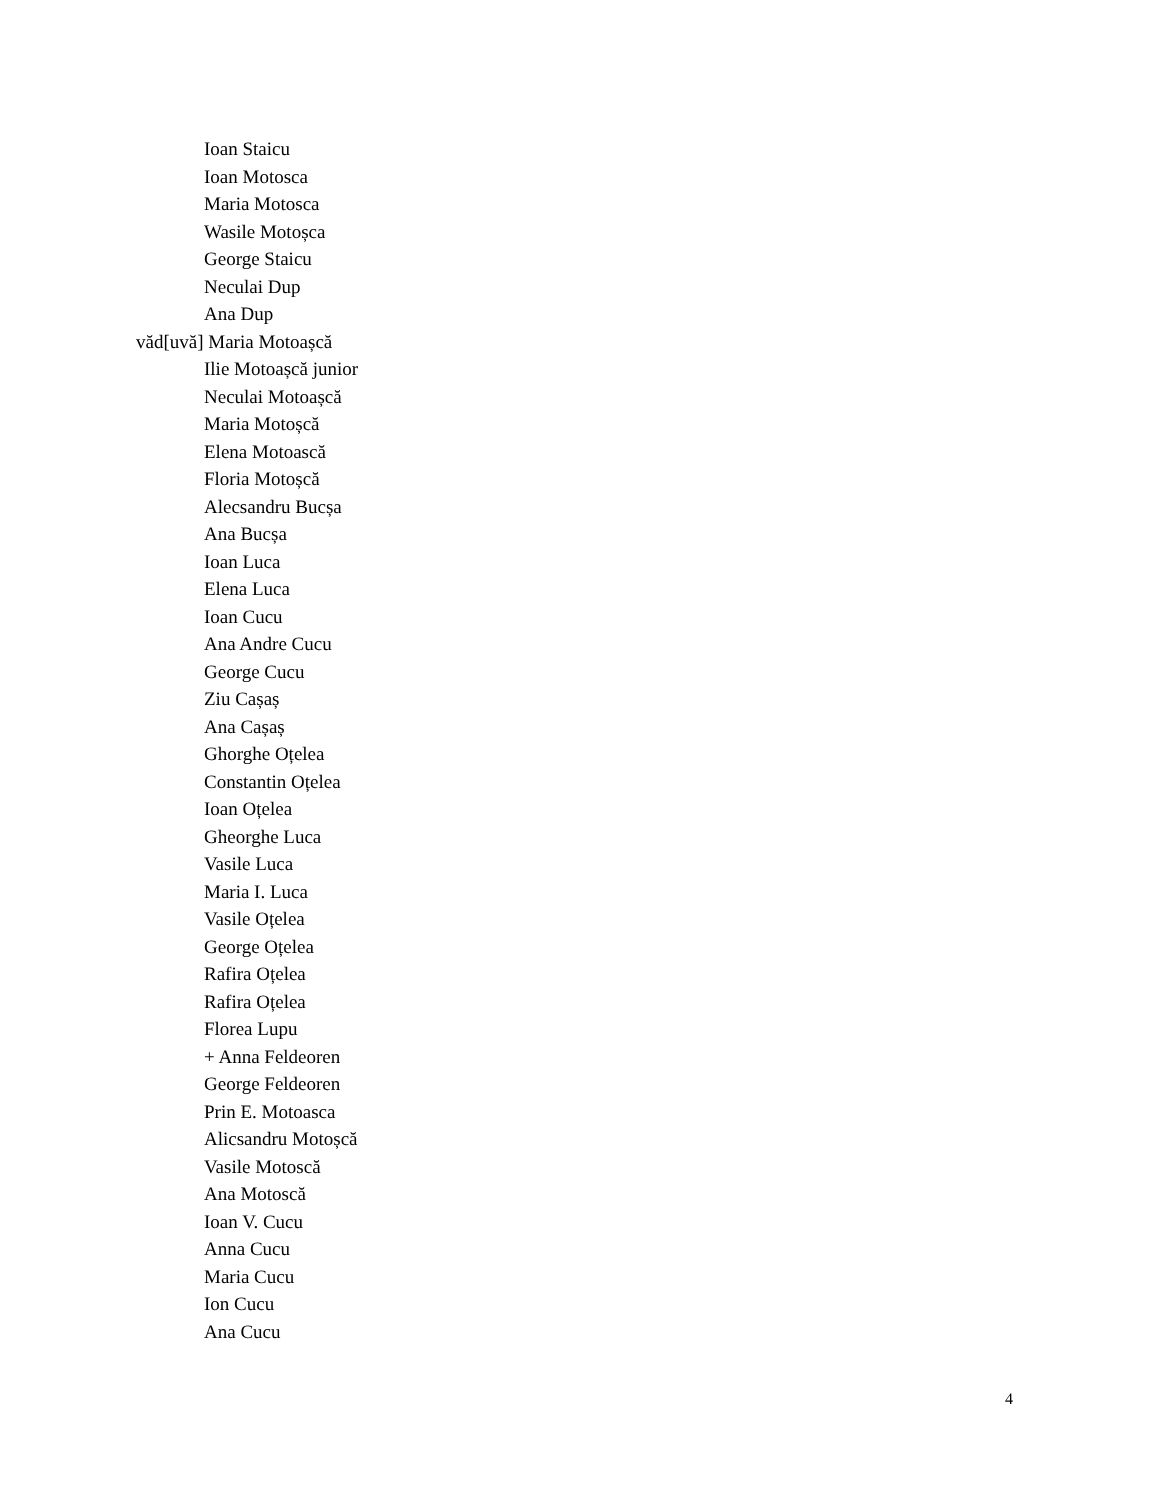Ioan Staicu
Ioan Motosca
Maria Motosca
Wasile Motoșca
George Staicu
Neculai Dup
Ana Dup
văd[uvă] Maria Motoașcă
Ilie Motoașcă junior
Neculai Motoașcă
Maria Motoșcă
Elena Motoască
Floria Motoșcă
Alecsandru Bucșa
Ana Bucșa
Ioan Luca
Elena Luca
Ioan Cucu
Ana Andre Cucu
George Cucu
Ziu Cașaș
Ana Cașaș
Ghorghe Oțelea
Constantin Oțelea
Ioan Oțelea
Gheorghe Luca
Vasile Luca
Maria I. Luca
Vasile Oțelea
George Oțelea
Rafira Oțelea
Rafira Oțelea
Florea Lupu
+ Anna Feldeoren
George Feldeoren
Prin E. Motoasca
Alicsandru Motoșcă
Vasile Motoscă
Ana Motoscă
Ioan V. Cucu
Anna Cucu
Maria Cucu
Ion Cucu
Ana Cucu
4